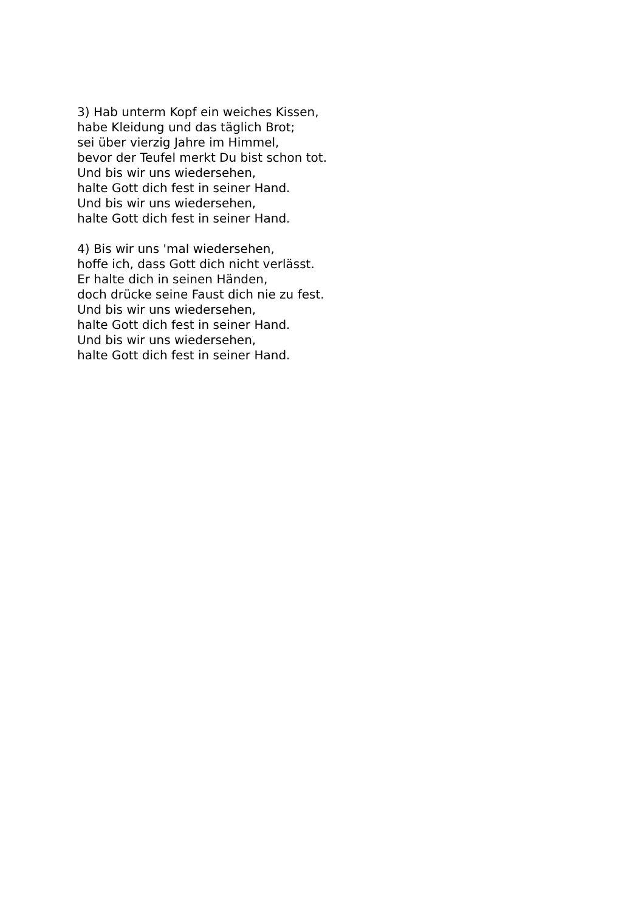3) Hab unterm Kopf ein weiches Kissen,
habe Kleidung und das täglich Brot;
sei über vierzig Jahre im Himmel,
bevor der Teufel merkt Du bist schon tot.
Und bis wir uns wiedersehen,
halte Gott dich fest in seiner Hand.
Und bis wir uns wiedersehen,
halte Gott dich fest in seiner Hand.
4) Bis wir uns 'mal wiedersehen,
hoffe ich, dass Gott dich nicht verlässt.
Er halte dich in seinen Händen,
doch drücke seine Faust dich nie zu fest.
Und bis wir uns wiedersehen,
halte Gott dich fest in seiner Hand.
Und bis wir uns wiedersehen,
halte Gott dich fest in seiner Hand.